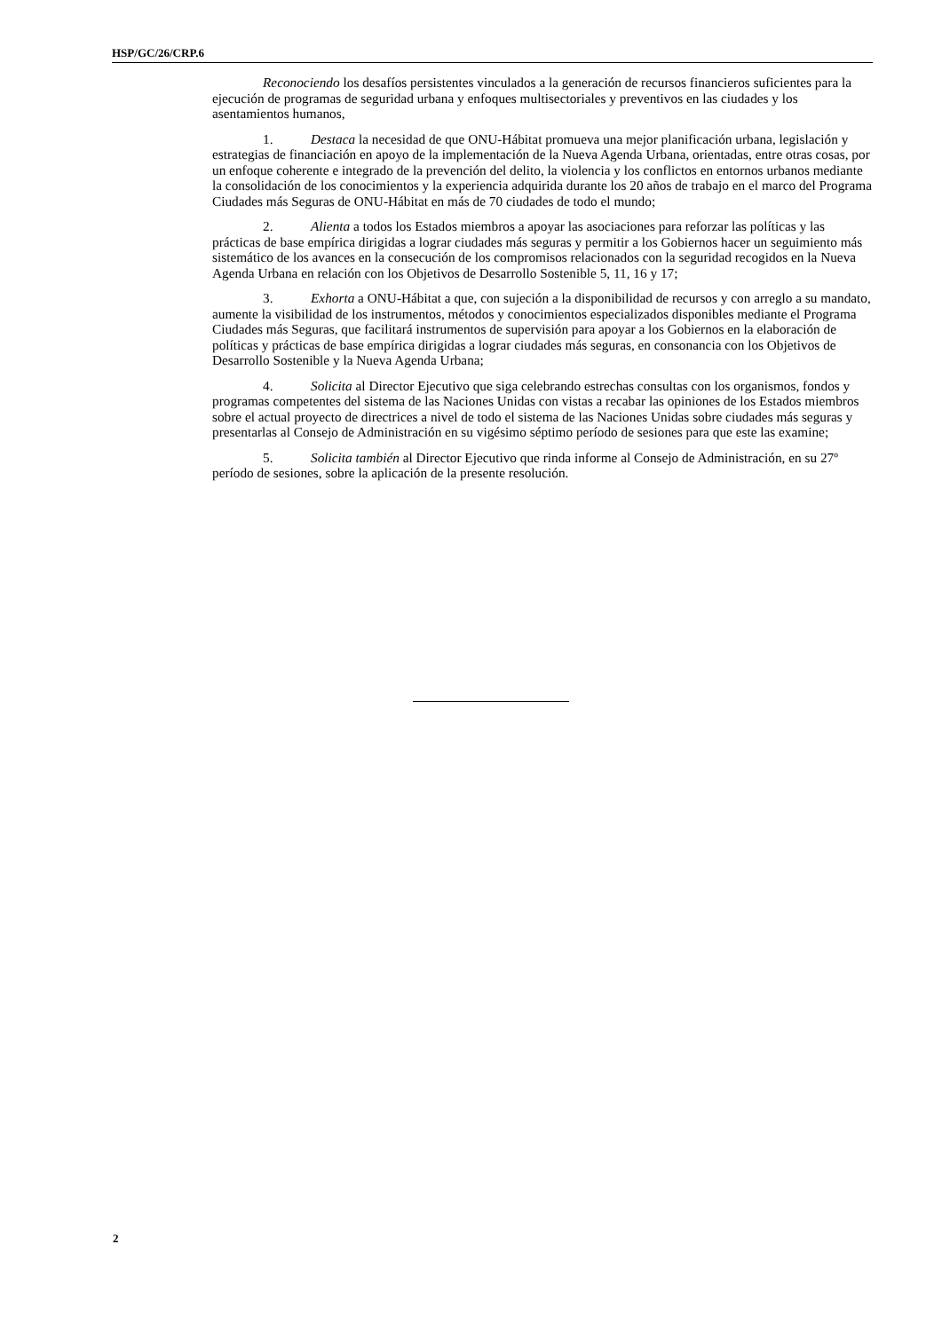HSP/GC/26/CRP.6
Reconociendo los desafíos persistentes vinculados a la generación de recursos financieros suficientes para la ejecución de programas de seguridad urbana y enfoques multisectoriales y preventivos en las ciudades y los asentamientos humanos,
1. Destaca la necesidad de que ONU-Hábitat promueva una mejor planificación urbana, legislación y estrategias de financiación en apoyo de la implementación de la Nueva Agenda Urbana, orientadas, entre otras cosas, por un enfoque coherente e integrado de la prevención del delito, la violencia y los conflictos en entornos urbanos mediante la consolidación de los conocimientos y la experiencia adquirida durante los 20 años de trabajo en el marco del Programa Ciudades más Seguras de ONU-Hábitat en más de 70 ciudades de todo el mundo;
2. Alienta a todos los Estados miembros a apoyar las asociaciones para reforzar las políticas y las prácticas de base empírica dirigidas a lograr ciudades más seguras y permitir a los Gobiernos hacer un seguimiento más sistemático de los avances en la consecución de los compromisos relacionados con la seguridad recogidos en la Nueva Agenda Urbana en relación con los Objetivos de Desarrollo Sostenible 5, 11, 16 y 17;
3. Exhorta a ONU-Hábitat a que, con sujeción a la disponibilidad de recursos y con arreglo a su mandato, aumente la visibilidad de los instrumentos, métodos y conocimientos especializados disponibles mediante el Programa Ciudades más Seguras, que facilitará instrumentos de supervisión para apoyar a los Gobiernos en la elaboración de políticas y prácticas de base empírica dirigidas a lograr ciudades más seguras, en consonancia con los Objetivos de Desarrollo Sostenible y la Nueva Agenda Urbana;
4. Solicita al Director Ejecutivo que siga celebrando estrechas consultas con los organismos, fondos y programas competentes del sistema de las Naciones Unidas con vistas a recabar las opiniones de los Estados miembros sobre el actual proyecto de directrices a nivel de todo el sistema de las Naciones Unidas sobre ciudades más seguras y presentarlas al Consejo de Administración en su vigésimo séptimo período de sesiones para que este las examine;
5. Solicita también al Director Ejecutivo que rinda informe al Consejo de Administración, en su 27º período de sesiones, sobre la aplicación de la presente resolución.
2